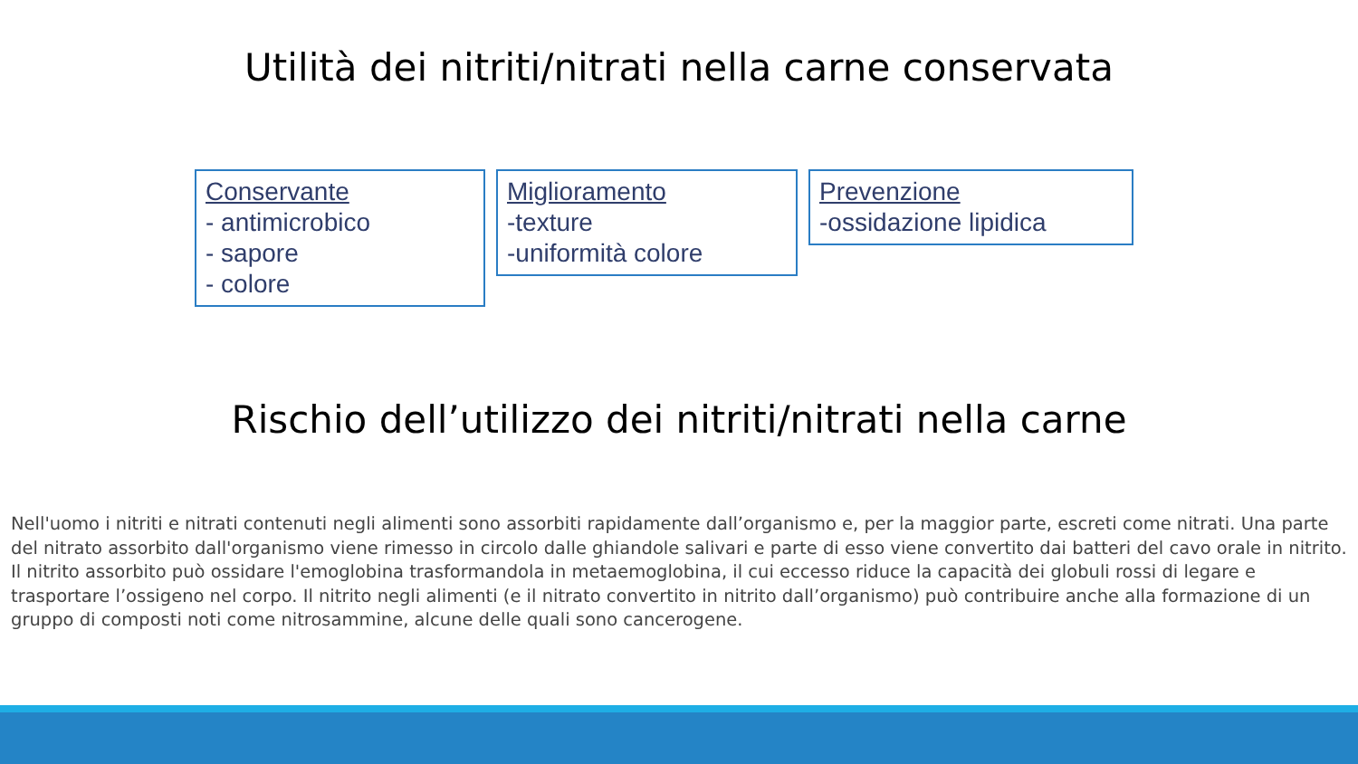Utilità dei nitriti/nitrati nella carne conservata
Conservante
- antimicrobico
- sapore
- colore
Miglioramento
-texture
-uniformità colore
Prevenzione
-ossidazione lipidica
Rischio dell’utilizzo dei nitriti/nitrati nella carne
Nell'uomo i nitriti e nitrati contenuti negli alimenti sono assorbiti rapidamente dall’organismo e, per la maggior parte, escreti come nitrati. Una parte del nitrato assorbito dall'organismo viene rimesso in circolo dalle ghiandole salivari e parte di esso viene convertito dai batteri del cavo orale in nitrito. Il nitrito assorbito può ossidare l'emoglobina trasformandola in metaemoglobina, il cui eccesso riduce la capacità dei globuli rossi di legare e trasportare l’ossigeno nel corpo. Il nitrito negli alimenti (e il nitrato convertito in nitrito dall’organismo) può contribuire anche alla formazione di un gruppo di composti noti come nitrosammine, alcune delle quali sono cancerogene.